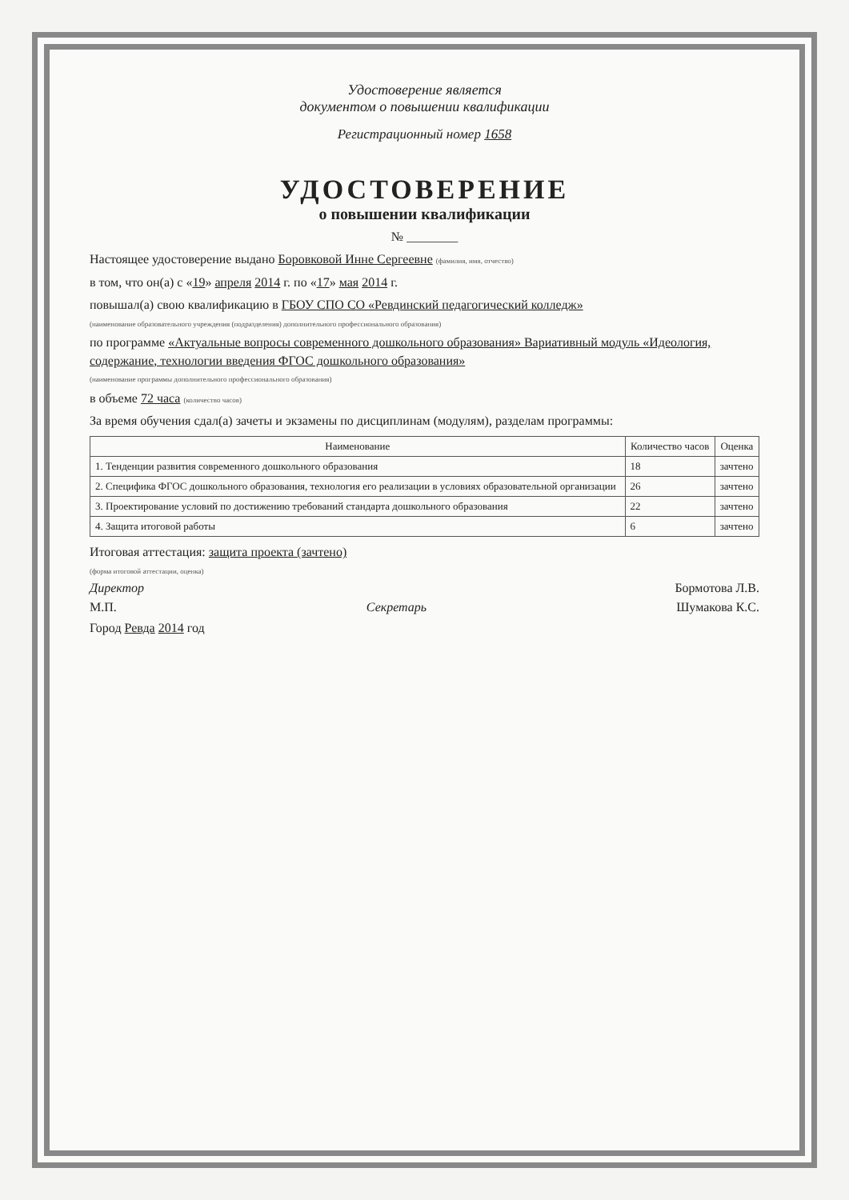Удостоверение является
документом о повышении квалификации
Регистрационный номер 1658
УДОСТОВЕРЕНИЕ
о повышении квалификации
№ ________
Настоящее удостоверение выдано Боровковой Инне Сергеевне (фамилия, имя, отчество)
в том, что он(а) с «19» апреля 2014 г. по «17» мая 2014 г.
повышал(а) свою квалификацию в ГБОУ СПО СО «Ревдинский педагогический колледж»
(наименование образовательного учреждения (подразделения) дополнительного профессионального образования)
по программе «Актуальные вопросы современного дошкольного образования» Вариативный модуль «Идеология, содержание, технологии введения ФГОС дошкольного образования»
(наименование программы дополнительного профессионального образования)
в объеме 72 часа (количество часов)
За время обучения сдал(а) зачеты и экзамены по дисциплинам (модулям), разделам программы:
| Наименование | Количество часов | Оценка |
| --- | --- | --- |
| 1. Тенденции развития современного дошкольного образования | 18 | зачтено |
| 2. Специфика ФГОС дошкольного образования, технология его реализации в условиях образовательной организации | 26 | зачтено |
| 3. Проектирование условий по достижению требований стандарта дошкольного образования | 22 | зачтено |
| 4. Защита итоговой работы | 6 | зачтено |
Итоговая аттестация: защита проекта (зачтено)
(форма итоговой аттестации, оценка)
Директор Бормотова Л.В.
М.П. Секретарь Шумакова К.С.
Город Ревда 2014 год